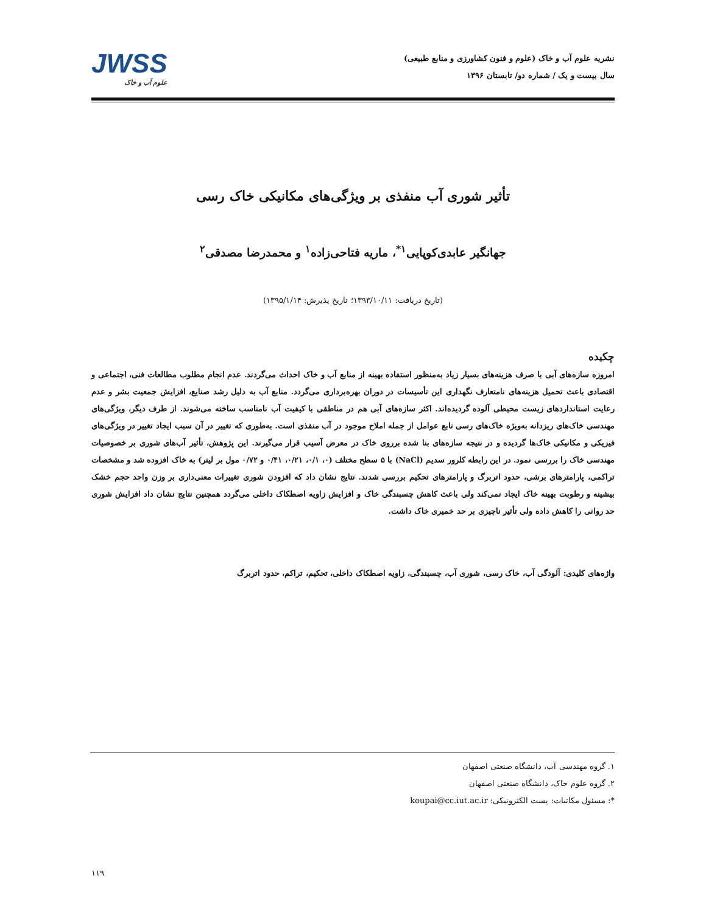نشریه علوم آب و خاک (علوم و فنون کشاورزی و منابع طبیعی)
سال بیست و یک / شماره دو/ تابستان ۱۳۹۶
JWSS
علوم آب و خاک
تأثیر شوری آب منفذی بر ویژگی‌های مکانیکی خاک رسی
جهانگیر عابدی‌کوپایی<sup>۱*</sup>، ماریه فتاحی‌زاده<sup>۱</sup> و محمدرضا مصدقی<sup>۲</sup>
(تاریخ دریافت: ۱۳۹۳/۱۰/۱۱؛ تاریخ پذیرش: ۱۳۹۵/۱/۱۴)
چکیده
امروزه سازه‌های آبی با صرف هزینه‌های بسیار زیاد به‌منظور استفاده بهینه از منابع آب و خاک احداث می‌گردند. عدم انجام مطلوب مطالعات فنی، اجتماعی و اقتصادی باعث تحمیل هزینه‌های نامتعارف نگهداری این تأسیسات در دوران بهره‌برداری می‌گردد. منابع آب به دلیل رشد صنایع، افزایش جمعیت بشر و عدم رعایت استانداردهای زیست محیطی آلوده گردیده‌اند. اکثر سازه‌های آبی هم در مناطقی با کیفیت آب نامناسب ساخته می‌شوند. از طرف دیگر، ویژگی‌های مهندسی خاک‌های ریزدانه به‌ویژه خاک‌های رسی تابع عوامل از جمله املاح موجود در آب منفذی است. به‌طوری که تغییر در آن سبب ایجاد تغییر در ویژگی‌های فیزیکی و مکانیکی خاک‌ها گردیده و در نتیجه سازه‌های بنا شده برروی خاک در معرض آسیب قرار می‌گیرند. این پژوهش، تأثیر آب‌های شوری بر خصوصیات مهندسی خاک را بررسی نمود. در این رابطه کلرور سدیم (NaCl) با ۵ سطح مختلف (۰، ۰/۱، ۰/۲۱، ۰/۴۱ و ۰/۷۲ مول بر لیتر) به خاک افزوده شد و مشخصات تراکمی، پارامترهای برشی، حدود اتربرگ و پارامترهای تحکیم بررسی شدند. نتایج نشان داد که افزودن شوری تغییرات معنی‌داری بر وزن واحد حجم خشک بیشینه و رطوبت بهینه خاک ایجاد نمی‌کند ولی باعث کاهش چسبندگی خاک و افزایش زاویه اصطکاک داخلی می‌گردد همچنین نتایج نشان داد افزایش شوری حد روانی را کاهش داده ولی تأثیر ناچیزی بر حد خمیری خاک داشت.
واژه‌های کلیدی: آلودگی آب، خاک رسی، شوری آب، چسبندگی، زاویه اصطکاک داخلی، تحکیم، تراکم، حدود اتربرگ
۱. گروه مهندسی آب، دانشگاه صنعتی اصفهان
۲. گروه علوم خاک، دانشگاه صنعتی اصفهان
*: مسئول مکاتبات: پست الکترونیکی: koupai@cc.iut.ac.ir
۱۱۹